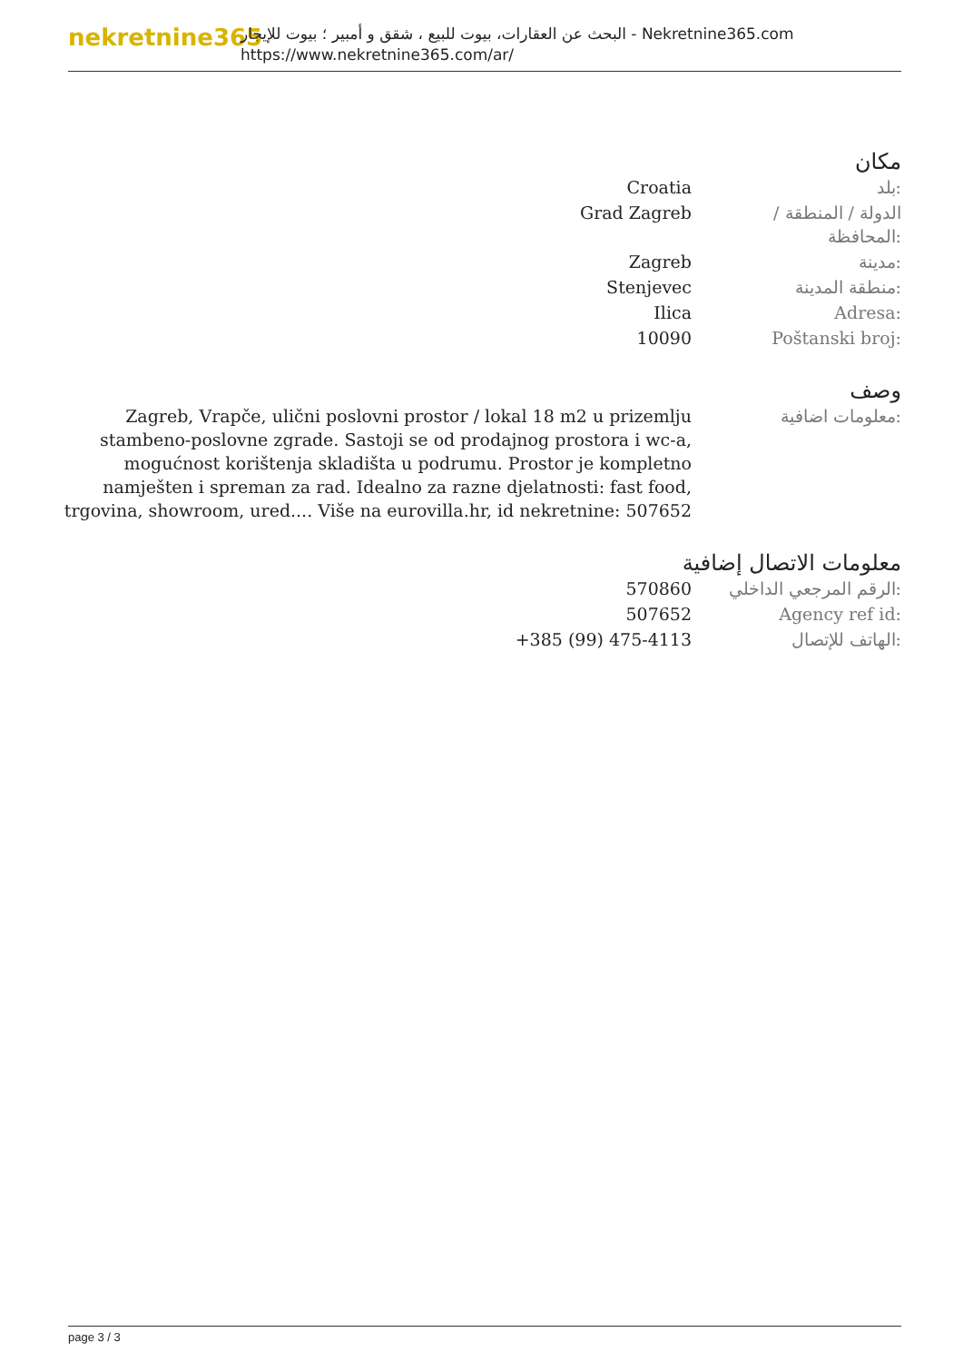nekretnine365
البحث عن العقارات، بيوت للبيع ، شقق و أمبير ؛ بيوت للإيجار - Nekretnine365.com
https://www.nekretnine365.com/ar/
مكان
| Croatia | بلد: |
| Grad Zagreb | الدولة / المنطقة / المحافظة: |
| Zagreb | مدينة: |
| Stenjevec | منطقة المدينة: |
| Ilica | Adresa: |
| 10090 | Poštanski broj: |
وصف
| Zagreb, Vrapče, ulični poslovni prostor / lokal 18 m2 u prizemlju stambeno-poslovne zgrade. Sastoji se od prodajnog prostora i wc-a, mogućnost korištenja skladišta u podrumu. Prostor je kompletno namješten i spreman za rad. Idealno za razne djelatnosti: fast food, trgovina, showroom, ured.... Više na eurovilla.hr, id nekretnine: 507652 | معلومات اضافية: |
معلومات الاتصال إضافية
| 570860 | الرقم المرجعي الداخلي: |
| 507652 | Agency ref id: |
| +385 (99) 475-4113 | الهاتف للإتصال: |
page 3 / 3